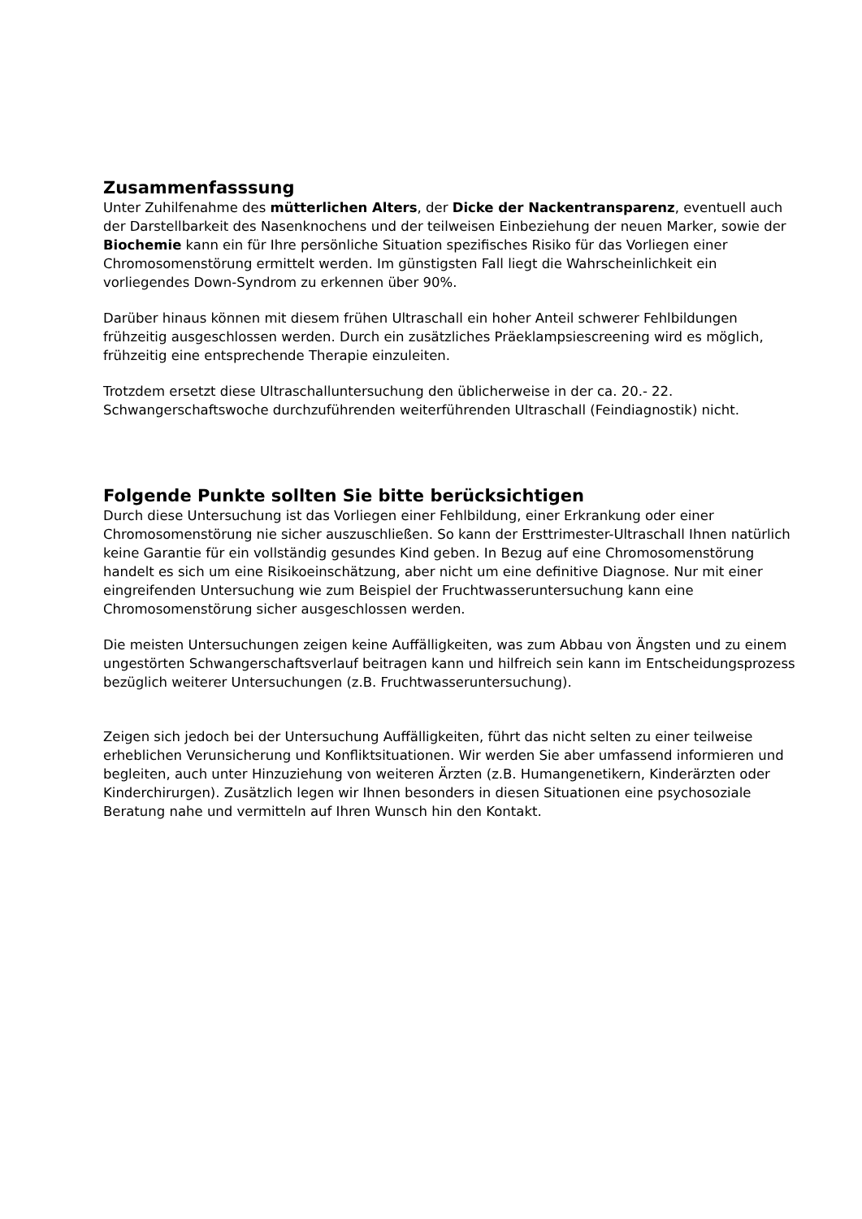Zusammenfasssung
Unter Zuhilfenahme des mütterlichen Alters, der Dicke der Nackentransparenz, eventuell auch der Darstellbarkeit des Nasenknochens und der teilweisen Einbeziehung der neuen Marker, sowie der Biochemie kann ein für Ihre persönliche Situation spezifisches Risiko für das Vorliegen einer Chromosomenstörung ermittelt werden. Im günstigsten Fall liegt die Wahrscheinlichkeit ein vorliegendes Down-Syndrom zu erkennen über 90%.
Darüber hinaus können mit diesem frühen Ultraschall ein hoher Anteil schwerer Fehlbildungen frühzeitig ausgeschlossen werden. Durch ein zusätzliches Präeklampsiescreening wird es möglich, frühzeitig eine entsprechende Therapie einzuleiten.
Trotzdem ersetzt diese Ultraschalluntersuchung den üblicherweise in der ca. 20.- 22. Schwangerschaftswoche durchzuführenden weiterführenden Ultraschall (Feindiagnostik) nicht.
Folgende Punkte sollten Sie bitte berücksichtigen
Durch diese Untersuchung ist das Vorliegen einer Fehlbildung, einer Erkrankung oder einer Chromosomenstörung nie sicher auszuschließen. So kann der Ersttrimester-Ultraschall Ihnen natürlich keine Garantie für ein vollständig gesundes Kind geben. In Bezug auf eine Chromosomenstörung handelt es sich um eine Risikoeinschätzung, aber nicht um eine definitive Diagnose. Nur mit einer eingreifenden Untersuchung wie zum Beispiel der Fruchtwasseruntersuchung kann eine Chromosomenstörung sicher ausgeschlossen werden.
Die meisten Untersuchungen zeigen keine Auffälligkeiten, was zum Abbau von Ängsten und zu einem ungestörten Schwangerschaftsverlauf beitragen kann und hilfreich sein kann im Entscheidungsprozess bezüglich weiterer Untersuchungen (z.B. Fruchtwasseruntersuchung).
Zeigen sich jedoch bei der Untersuchung Auffälligkeiten, führt das nicht selten zu einer teilweise erheblichen Verunsicherung und Konfliktsituationen. Wir werden Sie aber umfassend informieren und begleiten, auch unter Hinzuziehung von weiteren Ärzten (z.B. Humangenetikern, Kinderärzten oder Kinderchirurgen). Zusätzlich legen wir Ihnen besonders in diesen Situationen eine psychosoziale Beratung nahe und vermitteln auf Ihren Wunsch hin den Kontakt.